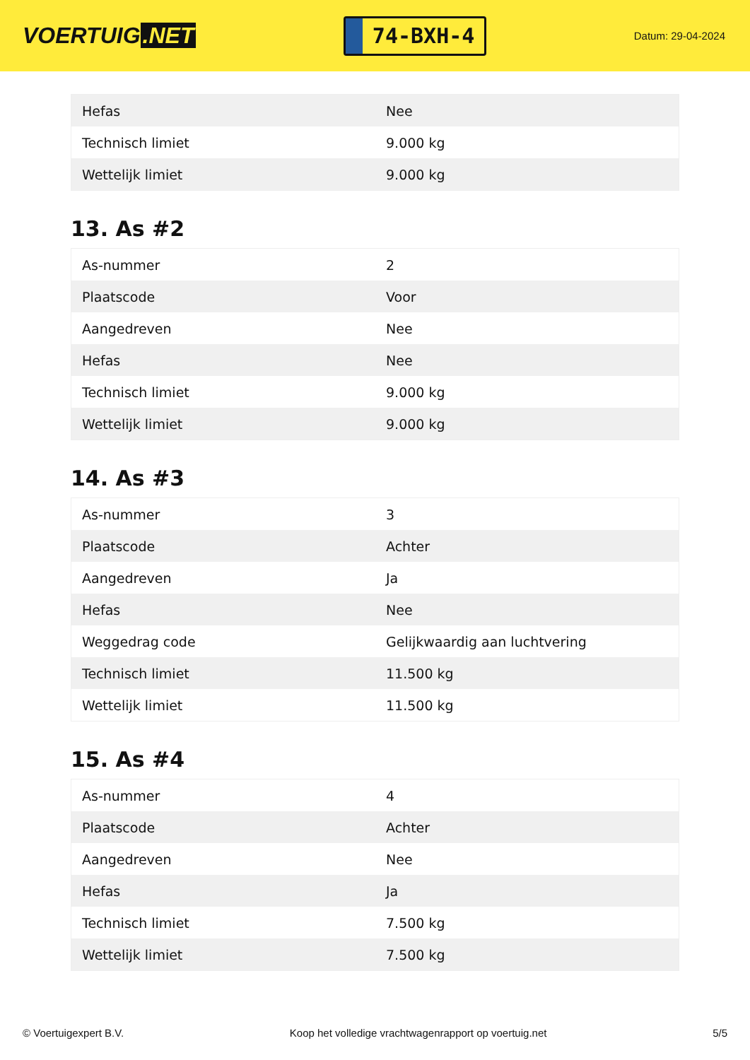VOERTUIG.NET
74-BXH-4
Datum: 29-04-2024
| Hefas | Nee |
| Technisch limiet | 9.000 kg |
| Wettelijk limiet | 9.000 kg |
13. As #2
| As-nummer | 2 |
| Plaatscode | Voor |
| Aangedreven | Nee |
| Hefas | Nee |
| Technisch limiet | 9.000 kg |
| Wettelijk limiet | 9.000 kg |
14. As #3
| As-nummer | 3 |
| Plaatscode | Achter |
| Aangedreven | Ja |
| Hefas | Nee |
| Weggedrag code | Gelijkwaardig aan luchtvering |
| Technisch limiet | 11.500 kg |
| Wettelijk limiet | 11.500 kg |
15. As #4
| As-nummer | 4 |
| Plaatscode | Achter |
| Aangedreven | Nee |
| Hefas | Ja |
| Technisch limiet | 7.500 kg |
| Wettelijk limiet | 7.500 kg |
© Voertuigexpert B.V. Koop het volledige vrachtwagenrapport op voertuig.net 5/5